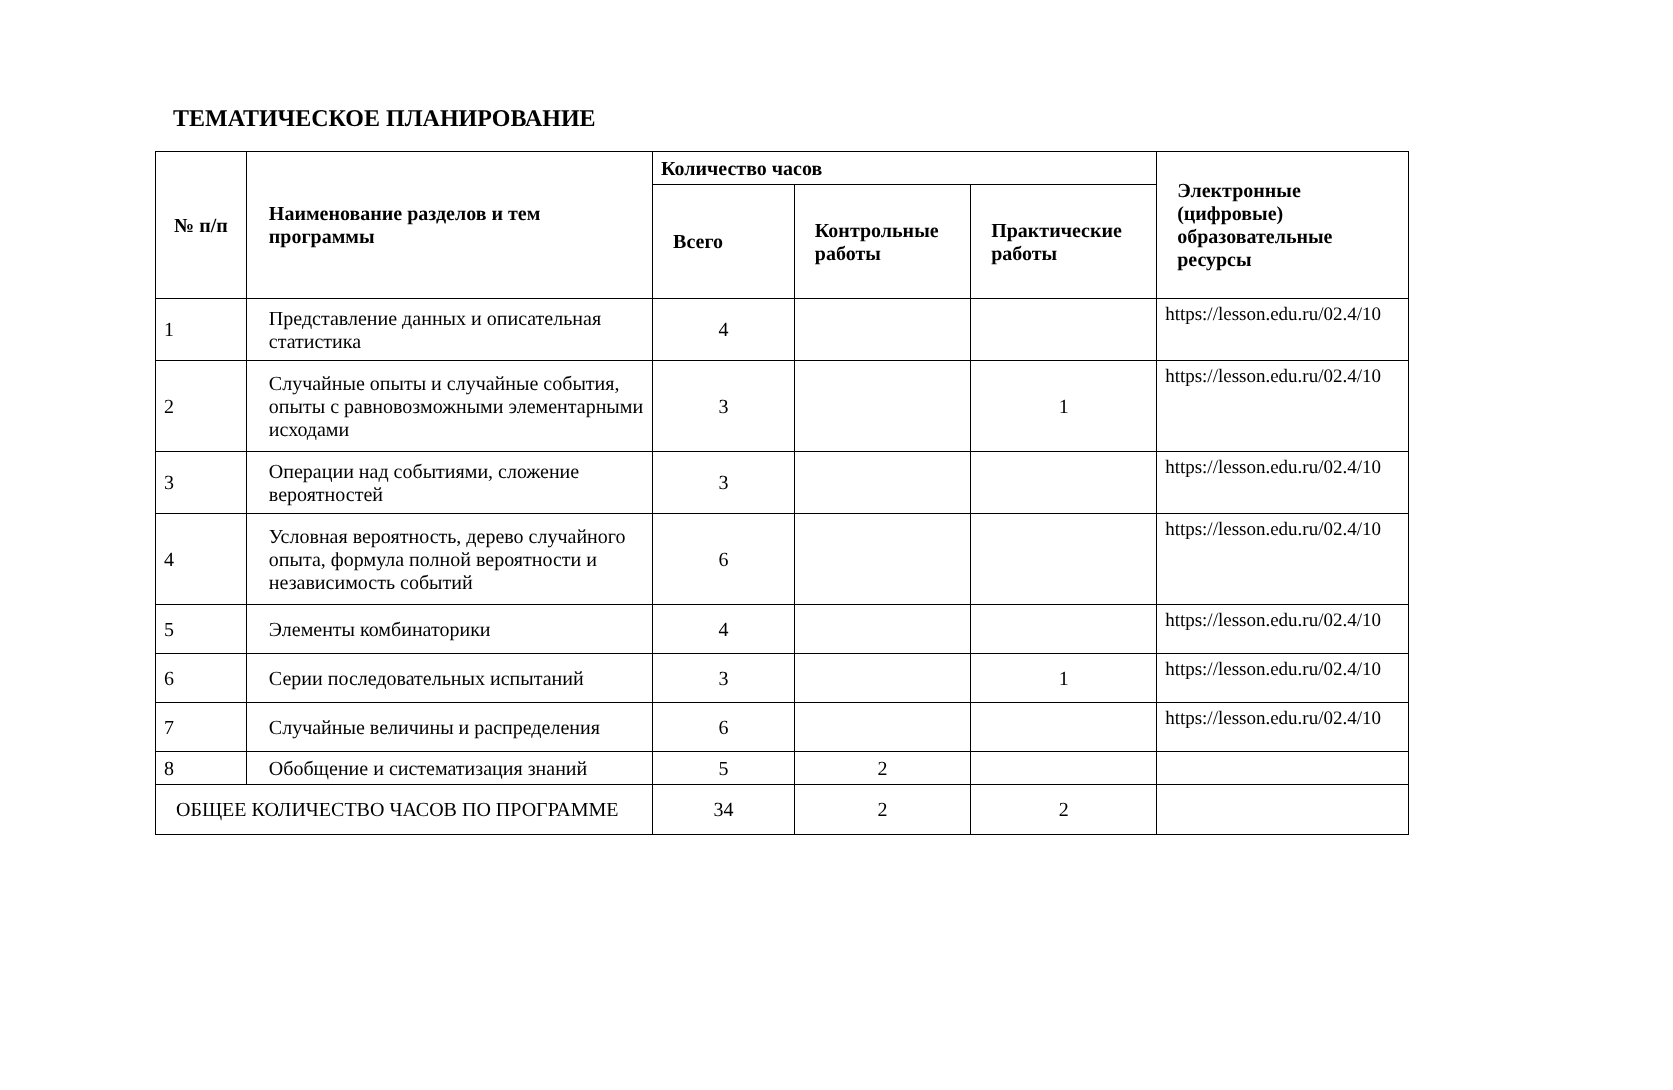ТЕМАТИЧЕСКОЕ ПЛАНИРОВАНИЕ
| № п/п | Наименование разделов и тем программы | Количество часов | | | Электронные (цифровые) образовательные ресурсы |
| --- | --- | --- | --- | --- | --- |
| | | Всего | Контрольные работы | Практические работы | |
| 1 | Представление данных и описательная статистика | 4 | | | https://lesson.edu.ru/02.4/10 |
| 2 | Случайные опыты и случайные события, опыты с равновозможными элементарными исходами | 3 | | 1 | https://lesson.edu.ru/02.4/10 |
| 3 | Операции над событиями, сложение вероятностей | 3 | | | https://lesson.edu.ru/02.4/10 |
| 4 | Условная вероятность, дерево случайного опыта, формула полной вероятности и независимость событий | 6 | | | https://lesson.edu.ru/02.4/10 |
| 5 | Элементы комбинаторики | 4 | | | https://lesson.edu.ru/02.4/10 |
| 6 | Серии последовательных испытаний | 3 | | 1 | https://lesson.edu.ru/02.4/10 |
| 7 | Случайные величины и распределения | 6 | | | https://lesson.edu.ru/02.4/10 |
| 8 | Обобщение и систематизация знаний | 5 | 2 | | |
| ОБЩЕЕ КОЛИЧЕСТВО ЧАСОВ ПО ПРОГРАММЕ | | 34 | 2 | 2 | |